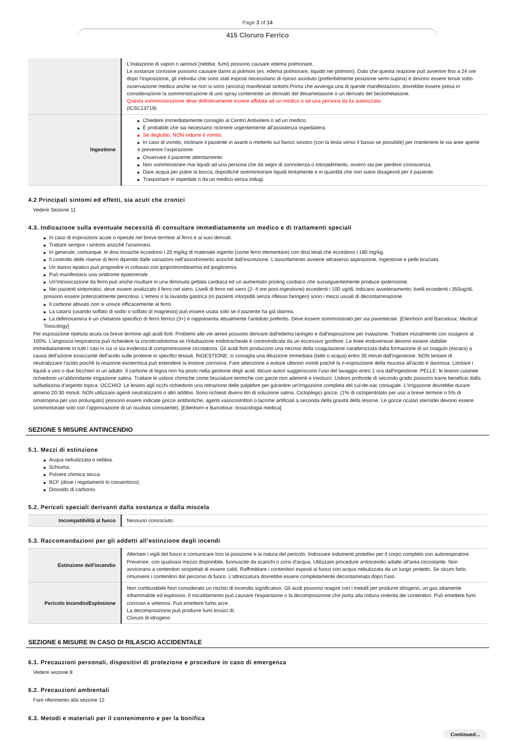Page 3 of 14
415 Cloruro Ferrico
| | L'inalazione di vapori o aerosol (nebbie, fumi) possono causare edema polmonare. Le sostanze corrosive possono causare danni ai polmoni (es. edema polmonare, liquido nei polmoni). Dato che questa reazione può avvenire fino a 24 ore dopo l'esposizione, gli individui che sono stati esposti necessitano di riposo assoluto (preferibilmente posizione semi-supina) e devono essere tenuti sotto osservazione medica anche se non si sono (ancora) manifestati sintomi.Prima che avvenga una di queste manifestazioni, dovrebbe essere presa in considerazione la somministrazione di uno spray contenente un derivato del dexametasone o un derivato del beclometasone. Questa somministrazione deve definitivamente essere affidata ad un medico o ad una persona da lui autorizzata. (ICSC13719) |
| Ingestione | ▶ Chiedere immediatamente consiglio al Centro Antiveleni o ad un medico. ▶ È probabile che sia necessario ricorrere urgentemente all'assistenza ospedaliera. ▶ Se deglutito, NON indurre il vomito. ▶ In caso di vomito, inclinare il paziente in avanti o metterlo sul fianco sinistro (con la testa verso il basso se possibile) per mantenere le via aree aperte e prevenire l'aspirazione. ▶ Osservare il paziente attentamente. ▶ Non somministrare mai liquidi ad una persona che dà segni di sonnolenza o intorpidimento, ovvero sta per perdere conoscenza. ▶ Dare acqua per pulire la bocca, dopodiché somministrare liquidi lentamente e in quantità che non siano disagevoli per il paziente. ▶ Trasportare in ospedale o da un medico senza indugi. |
4.2 Principali sintomi ed effetti, sia acuti che cronici
Vedere Sezione 11
4.3. Indicazione sulla eventuale necessità di consultare immediatamente un medico e di trattamenti speciali
▶ In caso di esposizioni acute o ripetute nel breve termine al ferro e ai suoi derivati:
▶ Trattare sempre i sintomi anziché l'anamnesi.
▶ In generale, comunque, le dosi tossiche eccedono i 20 mg/kg di materiale ingerito (come ferro elementare) con dosi letali che eccedono i 180 mg/kg.
▶ Il controllo delle riserve di ferro dipende dalle variazioni nell'assorbimento anziché dall'escrezione. L'assorbimento avviene attraverso aspirazione, ingestione e pelle bruciata.
▶ Un danno epatico può progredire in collasso con ipoprotrombinemia ed ipoglicemia.
▶ Può manifestarsi una sindrome epatorenale .
▶ Un'intossicazione da ferro può anche risultare in una diminuita gettata cardiaca ed un aumentato pooling cardiaco che susseguentemente produce ipotensione.
▶ Nei pazienti sintomatici, deve essere analizzato il ferro nel siero. Livelli di ferro nel siero (2- 4 ore post-ingestione) eccedenti i 100 ug/dL indicano avvelenamento; livelli eccedenti i 350ug/dL possono essere potenzialmente pericolosi. L'emesi o la lavanda gastrica (in pazienti intorpiditi senza riflesso faringeo) sono i mezzi usuali di decontaminazione.
▶ Il carbone attivato non si unisce efficacemente al ferro.
▶ La catarsi (usando solfato di sodio o solfato di magnesio) può essere usata solo se il paziente ha già diarrea.
▶ La deferoxamina è un chelatore specifico di ferro ferrico (3+) e rappresenta attualmente l'antidoto preferito. Deve essere somministrato per via parenterale. [Ellenhorn and Barceloux: Medical Toxicology]
Per esposizione ripetuta acuta oa breve termine agli acidi forti: Problemi alle vie aeree possono derivare dall'edema laringeo e dall'esposizione per inalazione. Trattare inizialmente con ossigeno al 100%. L'angoscia respiratoria può richiedere la cricotiroidotomia se l'intubazione endotracheale è controindicata da un eccessivo gonfiore. Le linee endovenose devono essere stabilite immediatamente in tutti i casi in cui vi sia evidenza di compromissione circolatoria. Gli acidi forti producono una necrosi della coagulazione caratterizzata dalla formazione di un coagulo (escara) a causa dell'azione essiccante dell'acido sulle proteine in specifici tessuti. INGESTIONE: si consiglia una diluizione immediata (latte o acqua) entro 30 minuti dall'ingestione. NON tentare di neutralizzare l'acido poiché la reazione esotermica può estendere la lesione corrosiva. Fare attenzione a evitare ulteriori vomiti poiché la ri-esposizione della mucosa all'acido è dannosa. Limitare i liquidi a uno o due bicchieri in un adulto. Il carbone di legna non ha posto nella gestione degli acidi. Alcuni autori suggeriscono l'uso del lavaggio entro 1 ora dall'ingestione. PELLE: le lesioni cutanee richiedono un'abbondante irrigazione salina. Trattare le ustioni chimiche come bruciature termiche con garze non aderenti e involucri. Ustioni profonde di secondo grado possono trarre beneficio dalla sulfadiazina d'argento topica. OCCHIO: Le lesioni agli occhi richiedono una retrazione delle palpebre per garantire un'irrigazione completa del cul-de-sac coniugale. L'irrigazione dovrebbe durare almeno 20-30 minuti. NON utilizzare agenti neutralizzanti o altri additivi. Sono richiesti diversi litri di soluzione salina. Cicloplegici gocce, (1% di ciclopentolato per uso a breve termine o 5% di omatropina per uso prolungato) possono essere indicate gocce antibiotiche, agenti vasocostrittori o lacrime artificiali a seconda della gravità della lesione. Le gocce oculari steroidei devono essere somministrate solo con l'approvazione di un oculista consulente). [Ellenhorn e Barceloux: tossicologia medica]
SEZIONE 5 MISURE ANTINCENDIO
5.1. Mezzi di estinzione
▶ Acqua nebulizzata o nebbia.
▶ Schiuma.
▶ Polvere chimica secca
▶ BCF (dove i regolamenti lo consentono).
▶ Diossido di carbonio.
5.2. Pericoli speciali derivanti dalla sostanza o dalla miscela
| Incompatibilità al fuoco | Nessuno conosciuto. |
5.3. Raccomandazioni per gli addetti all’estinzione degli incendi
| Estinzione dell'incendio | Allertare i vigili del fuoco e comunicare loro la posizione e la natura del pericolo. Indossare indumenti protettivi per il corpo completo con autorespiratore. Prevenire, con qualsiasi mezzo disponibile, fuoriuscite da scarichi o corsi d'acqua. Utilizzare procedure antincendio adatte all'area circostante. Non avvicinarsi a contenitori sospettati di essere caldi. Raffreddare i contenitori esposti al fuoco con acqua nebulizzata da un luogo protetto. Se sicuro farlo, rimuovere i contenitori dal percorso di fuoco. L'attrezzatura dovrebbe essere completamente decontaminata dopo l'uso. |
| Pericolo Incendio/Esplosione | Non combustibile Non considerato un rischio di incendio significativo. Gli acidi possono reagire con i metalli per produrre idrogeno, un gas altamente infiammabile ed esplosivo. Il riscaldamento può causare l'espansione o la decomposizione che porta alla rottura violenta dei contenitori. Può emettere fumi corrosivi e velenosi. Può emettere fumo acre. La decomposizione può produrre fumi tossici di: Cloruro di idrogeno |
SEZIONE 6 MISURE IN CASO DI RILASCIO ACCIDENTALE
6.1. Precauzioni personali, dispositivi di protezione e procedure in caso di emergenza
Vedere sezione 8
6.2. Precauzioni ambientali
Fare riferimento alla sezione 12
6.3. Metodi e materiali per il contenimento e per la bonifica
Continued...